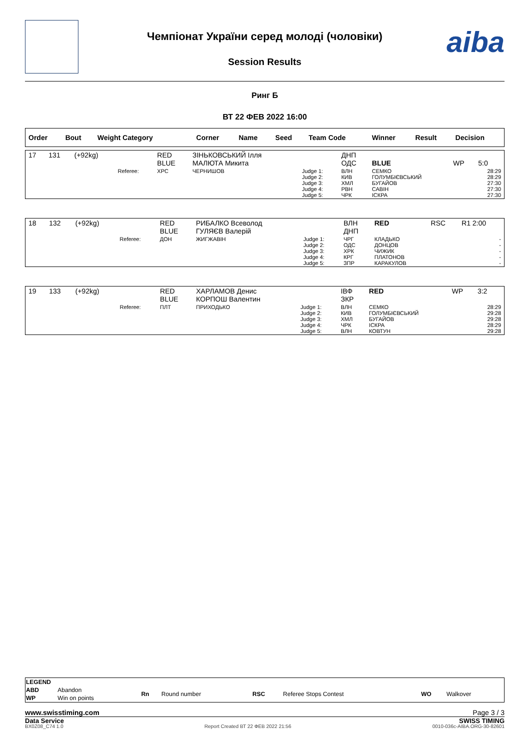Чемпіонат України серед молоді (чоловіки)
Session Results
aiba
Ринг Б
ВТ 22 ФЕВ 2022 16:00
| Order | Bout | Weight Category | | Corner | Name | Seed | Team Code | Winner | Result | Decision |
| --- | --- | --- | --- | --- | --- | --- | --- | --- | --- | --- |
| 17 | 131 | (+92kg) | | RED BLUE | ЗІНЬКОВСЬКИЙ Ілля МАЛЮТА Микита | | ДНП ОДС | BLUE | WP | 5:0 |
| | | | Referee: | ХРС | ЧЕРНИШОВ | Judge 1: Judge 2: Judge 3: Judge 4: Judge 5: | ВЛН КИВ ХМЛ РВН ЧРК | СЕМКО ГОЛУМБІЄВСЬКИЙ БУГАЙОВ САВІН ІСКРА | | 28:29 28:29 27:30 27:30 27:30 |
| 18 | 132 | (+92kg) | | RED BLUE | РИБАЛКО Всеволод ГУЛЯЄВ Валерій | | ВЛН ДНП | RED | RSC | R1 2:00 |
| | | | Referee: | ДОН | ЖИГЖАВІН | Judge 1: Judge 2: Judge 3: Judge 4: Judge 5: | ЧРГ ОДС ХРК КРГ ЗПР | КЛАДЬКО ДОНЦОВ ЧИЖИК ПЛАТОНОВ КАРАКУЛОВ | | - - - - - |
| 19 | 133 | (+92kg) | | RED BLUE | ХАРЛАМОВ Денис КОРПОШ Валентин | | ІВФ ЗКР | RED | WP | 3:2 |
| | | | Referee: | ПЛТ | ПРИХОДЬКО | Judge 1: Judge 2: Judge 3: Judge 4: Judge 5: | ВЛН КИВ ХМЛ ЧРК ВЛН | СЕМКО ГОЛУМБІЄВСЬКИЙ БУГАЙОВ ІСКРА КОВТУН | | 28:29 29:28 29:28 28:29 29:28 |
| LEGEND | | | | | | | |
| ABD | Abandon | Rn | Round number | RSC | Referee Stops Contest | WO | Walkover |
| WP | Win on points | | | | | | |
www.swisstiming.com Page 3 / 3
Data Service SWISS TIMING
BX0Z08_C74 1.0 Report Created ВТ 22 ФЕВ 2022 21:56 0010-036c-AIBA.ORG-30-82601